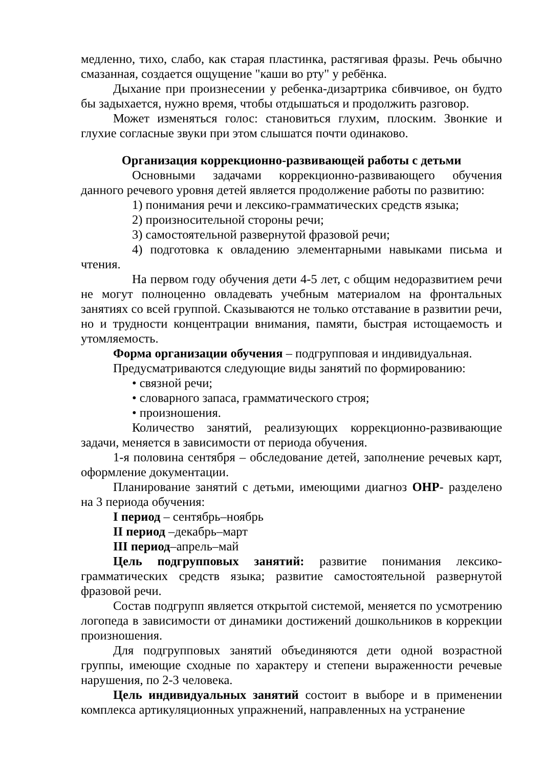медленно, тихо, слабо, как старая пластинка, растягивая фразы. Речь обычно смазанная, создается ощущение "каши во рту" у ребёнка.
Дыхание при произнесении у ребенка-дизартрика сбивчивое, он будто бы задыхается, нужно время, чтобы отдышаться и продолжить разговор.
Может изменяться голос: становиться глухим, плоским. Звонкие и глухие согласные звуки при этом слышатся почти одинаково.
Организация коррекционно-развивающей работы с детьми
Основными задачами коррекционно-развивающего обучения данного речевого уровня детей является продолжение работы по развитию:
1) понимания речи и лексико-грамматических средств языка;
2) произносительной стороны речи;
3) самостоятельной развернутой фразовой речи;
4) подготовка к овладению элементарными навыками письма и чтения.
На первом году обучения дети 4-5 лет, с общим недоразвитием речи не могут полноценно овладевать учебным материалом на фронтальных занятиях со всей группой. Сказываются не только отставание в развитии речи, но и трудности концентрации внимания, памяти, быстрая истощаемость и утомляемость.
Форма организации обучения – подгрупповая и индивидуальная.
Предусматриваются следующие виды занятий по формированию:
• связной речи;
• словарного запаса, грамматического строя;
• произношения.
Количество занятий, реализующих коррекционно-развивающие задачи, меняется в зависимости от периода обучения.
1-я половина сентября – обследование детей, заполнение речевых карт, оформление документации.
Планирование занятий с детьми, имеющими диагноз ОНР- разделено на 3 периода обучения:
I период – сентябрь–ноябрь
II период –декабрь–март
III период–апрель–май
Цель подгрупповых занятий: развитие понимания лексико-грамматических средств языка; развитие самостоятельной развернутой фразовой речи.
Состав подгрупп является открытой системой, меняется по усмотрению логопеда в зависимости от динамики достижений дошкольников в коррекции произношения.
Для подгрупповых занятий объединяются дети одной возрастной группы, имеющие сходные по характеру и степени выраженности речевые нарушения, по 2-3 человека.
Цель индивидуальных занятий состоит в выборе и в применении комплекса артикуляционных упражнений, направленных на устранение